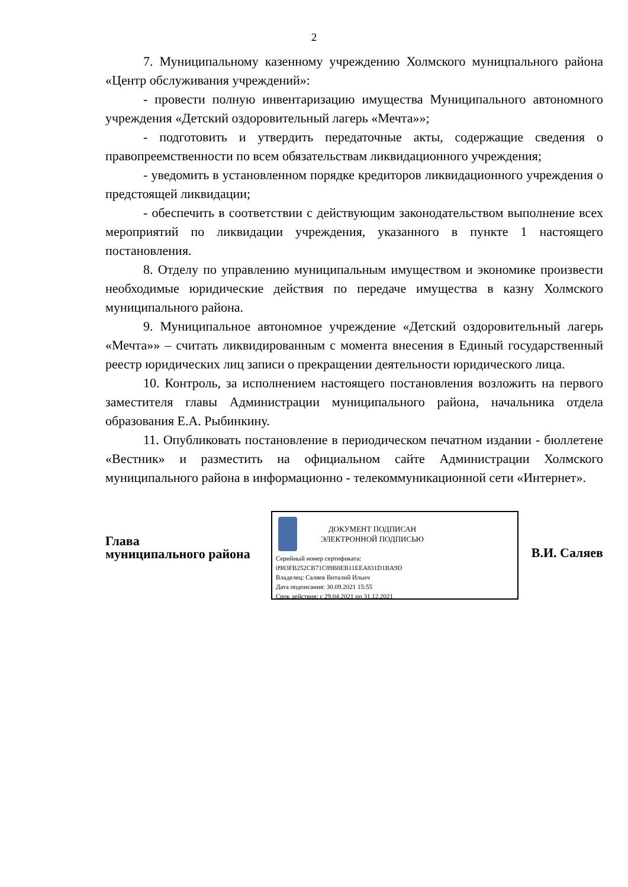2
7. Муниципальному казенному учреждению Холмского муницпального района «Центр обслуживания учреждений»:
- провести полную инвентаризацию имущества Муниципального автономного учреждения «Детский оздоровительный лагерь «Мечта»»;
- подготовить и утвердить передаточные акты, содержащие сведения о правопреемственности по всем обязательствам ликвидационного учреждения;
- уведомить в установленном порядке кредиторов ликвидационного учреждения о предстоящей ликвидации;
- обеспечить в соответствии с действующим законодательством выполнение всех мероприятий по ликвидации учреждения, указанного в пункте 1 настоящего постановления.
8. Отделу по управлению муниципальным имуществом и экономике произвести необходимые юридические действия по передаче имущества в казну Холмского муниципального района.
9. Муниципальное автономное учреждение «Детский оздоровительный лагерь «Мечта»» – считать ликвидированным с момента внесения в Единый государственный реестр юридических лиц записи о прекращении деятельности юридического лица.
10. Контроль, за исполнением настоящего постановления возложить на первого заместителя главы Администрации муниципального района, начальника отдела образования Е.А. Рыбинкину.
11. Опубликовать постановление в периодическом печатном издании - бюллетене «Вестник» и разместить на официальном сайте Администрации Холмского муниципального района в информационно - телекоммуникационной сети «Интернет».
Глава
муниципального района
ДОКУМЕНТ ПОДПИСАН
ЭЛЕКТРОННОЙ ПОДПИСЬЮ
Серийный номер сертификата:
0983FB252CB71C89B8EB11EEA831D1BA9D
Владелец: Саляев Виталий Ильич
Дата подписания: 30.09.2021 15:55
Срок действия: с 29.04.2021 по 31.12.2021
В.И. Саляев